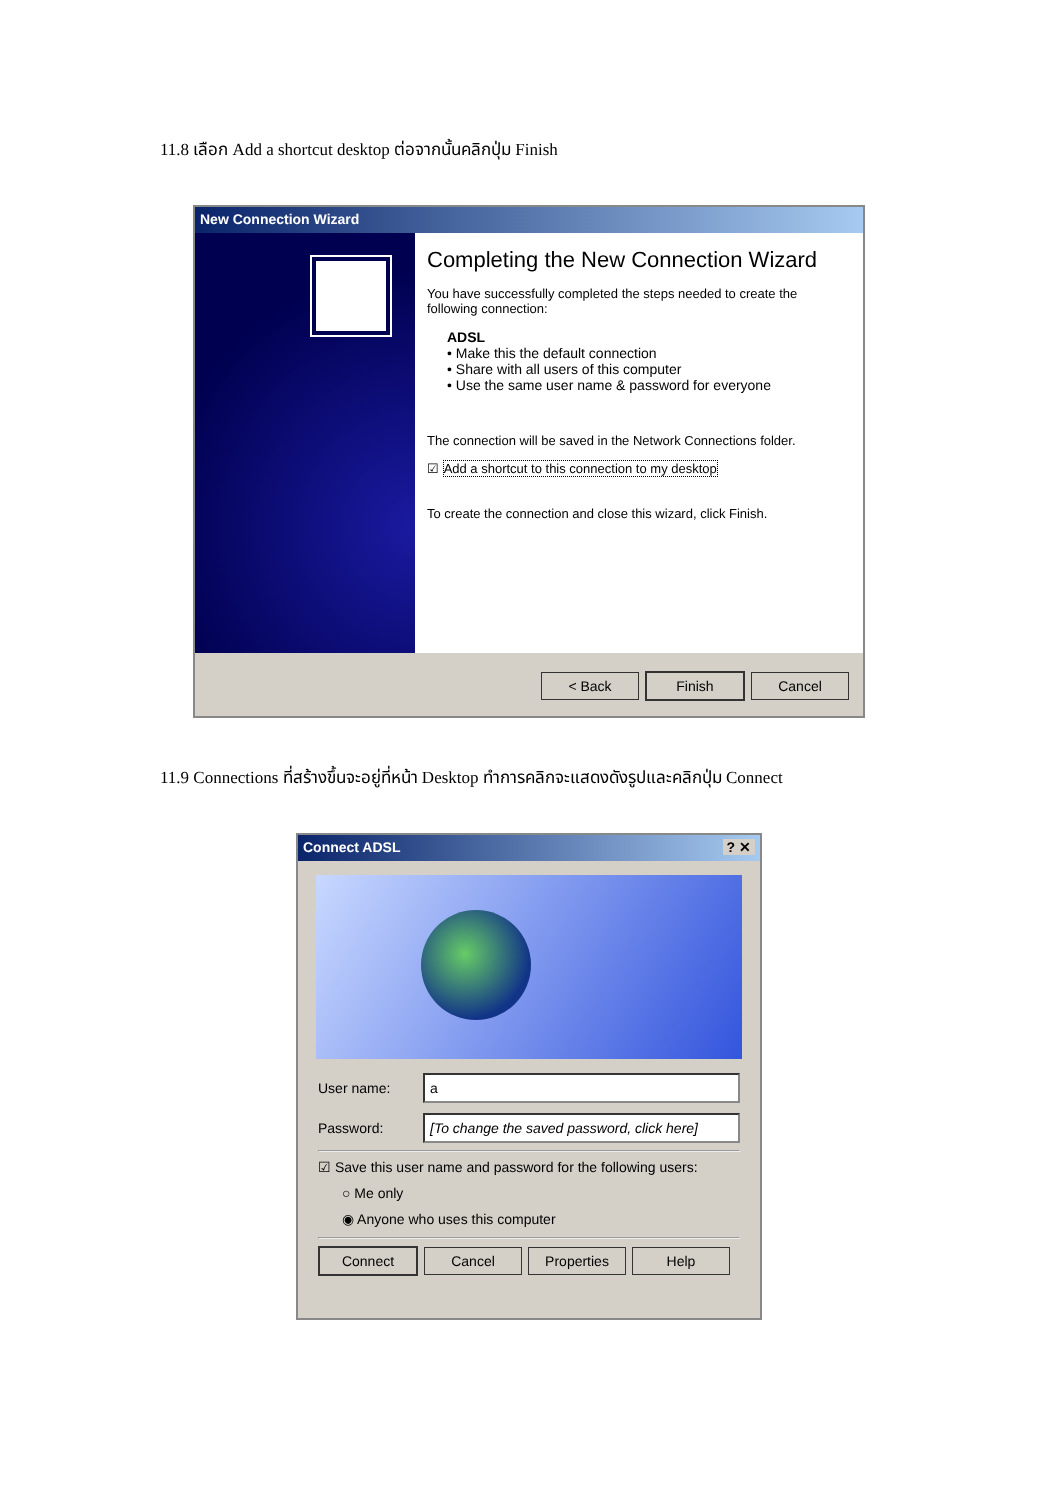11.8 เลือก Add a shortcut desktop ต่อจากนั้นคลิกปุ่ม Finish
New Connection Wizard
Completing the New Connection Wizard
You have successfully completed the steps needed to create the following connection:
ADSL
• Make this the default connection
• Share with all users of this computer
• Use the same user name & password for everyone
The connection will be saved in the Network Connections folder.
☑ Add a shortcut to this connection to my desktop
To create the connection and close this wizard, click Finish.
< Back Finish Cancel
11.9 Connections ที่สร้างขึ้นจะอยู่ที่หน้า Desktop ทำการคลิกจะแสดงดังรูปและคลิกปุ่ม Connect
Connect ADSL ? ✕
User name: a
Password: [To change the saved password, click here]
☑ Save this user name and password for the following users:
○ Me only
◉ Anyone who uses this computer
Connect Cancel Properties Help